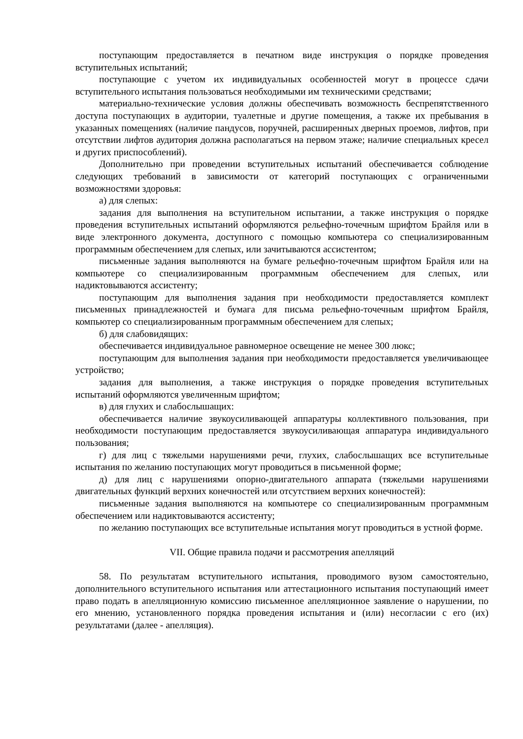поступающим предоставляется в печатном виде инструкция о порядке проведения вступительных испытаний;
поступающие с учетом их индивидуальных особенностей могут в процессе сдачи вступительного испытания пользоваться необходимыми им техническими средствами;
материально-технические условия должны обеспечивать возможность беспрепятственного доступа поступающих в аудитории, туалетные и другие помещения, а также их пребывания в указанных помещениях (наличие пандусов, поручней, расширенных дверных проемов, лифтов, при отсутствии лифтов аудитория должна располагаться на первом этаже; наличие специальных кресел и других приспособлений).
Дополнительно при проведении вступительных испытаний обеспечивается соблюдение следующих требований в зависимости от категорий поступающих с ограниченными возможностями здоровья:
а) для слепых:
задания для выполнения на вступительном испытании, а также инструкция о порядке проведения вступительных испытаний оформляются рельефно-точечным шрифтом Брайля или в виде электронного документа, доступного с помощью компьютера со специализированным программным обеспечением для слепых, или зачитываются ассистентом;
письменные задания выполняются на бумаге рельефно-точечным шрифтом Брайля или на компьютере со специализированным программным обеспечением для слепых, или надиктовываются ассистенту;
поступающим для выполнения задания при необходимости предоставляется комплект письменных принадлежностей и бумага для письма рельефно-точечным шрифтом Брайля, компьютер со специализированным программным обеспечением для слепых;
б) для слабовидящих:
обеспечивается индивидуальное равномерное освещение не менее 300 люкс;
поступающим для выполнения задания при необходимости предоставляется увеличивающее устройство;
задания для выполнения, а также инструкция о порядке проведения вступительных испытаний оформляются увеличенным шрифтом;
в) для глухих и слабослышащих:
обеспечивается наличие звукоусиливающей аппаратуры коллективного пользования, при необходимости поступающим предоставляется звукоусиливающая аппаратура индивидуального пользования;
г) для лиц с тяжелыми нарушениями речи, глухих, слабослышащих все вступительные испытания по желанию поступающих могут проводиться в письменной форме;
д) для лиц с нарушениями опорно-двигательного аппарата (тяжелыми нарушениями двигательных функций верхних конечностей или отсутствием верхних конечностей):
письменные задания выполняются на компьютере со специализированным программным обеспечением или надиктовываются ассистенту;
по желанию поступающих все вступительные испытания могут проводиться в устной форме.
VII. Общие правила подачи и рассмотрения апелляций
58. По результатам вступительного испытания, проводимого вузом самостоятельно, дополнительного вступительного испытания или аттестационного испытания поступающий имеет право подать в апелляционную комиссию письменное апелляционное заявление о нарушении, по его мнению, установленного порядка проведения испытания и (или) несогласии с его (их) результатами (далее - апелляция).